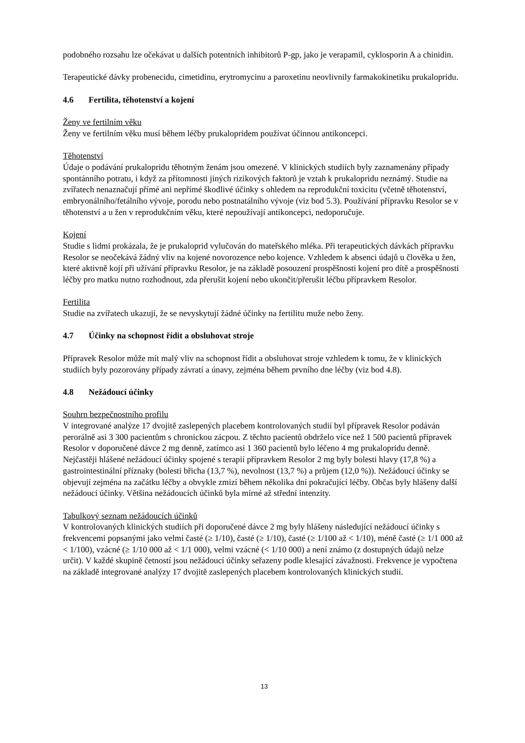podobného rozsahu lze očekávat u dalších potentních inhibitorů P-gp, jako je verapamil, cyklosporin A a chinidin.
Terapeutické dávky probenecidu, cimetidinu, erytromycinu a paroxetinu neovlivnily farmakokinetiku prukalopridu.
4.6 Fertilita, těhotenství a kojení
Ženy ve fertilním věku
Ženy ve fertilním věku musí během léčby prukalopridem používat účinnou antikoncepci.
Těhotenství
Údaje o podávání prukalopridu těhotným ženám jsou omezené. V klinických studiích byly zaznamenány případy spontánního potratu, i když za přítomnosti jiných rizikových faktorů je vztah k prukalopridu neznámý. Studie na zvířatech nenaznačují přímé ani nepřímé škodlivé účinky s ohledem na reprodukční toxicitu (včetně těhotenství, embryonálního/fetálního vývoje, porodu nebo postnatálního vývoje (viz bod 5.3). Používání přípravku Resolor se v těhotenství a u žen v reprodukčním věku, které nepoužívají antikoncepci, nedoporučuje.
Kojení
Studie s lidmi prokázala, že je prukaloprid vylučován do mateřského mléka. Při terapeutických dávkách přípravku Resolor se neočekává žádný vliv na kojené novorozence nebo kojence. Vzhledem k absenci údajů u člověka u žen, které aktivně kojí při užívání přípravku Resolor, je na základě posouzení prospěšnosti kojení pro dítě a prospěšnosti léčby pro matku nutno rozhodnout, zda přerušit kojení nebo ukončit/přerušit léčbu přípravkem Resolor.
Fertilita
Studie na zvířatech ukazují, že se nevyskytují žádné účinky na fertilitu muže nebo ženy.
4.7 Účinky na schopnost řídit a obsluhovat stroje
Přípravek Resolor může mít malý vliv na schopnost řídit a obsluhovat stroje vzhledem k tomu, že v klinických studiích byly pozorovány případy závratí a únavy, zejména během prvního dne léčby (viz bod 4.8).
4.8 Nežádoucí účinky
Souhrn bezpečnostního profilu
V integrované analýze 17 dvojitě zaslepených placebem kontrolovaných studií byl přípravek Resolor podáván perorálně asi 3 300 pacientům s chronickou zácpou. Z těchto pacientů obdrželo více než 1 500 pacientů přípravek Resolor v doporučené dávce 2 mg denně, zatímco asi 1 360 pacientů bylo léčeno 4 mg prukalopridu denně. Nejčastěji hlášené nežádoucí účinky spojené s terapií přípravkem Resolor 2 mg byly bolesti hlavy (17,8 %) a gastrointestinální příznaky (bolesti břicha (13,7 %), nevolnost (13,7 %) a průjem (12,0 %)). Nežádoucí účinky se objevují zejména na začátku léčby a obvykle zmizí během několika dní pokračující léčby. Občas byly hlášeny další nežádoucí účinky. Většina nežádoucích účinků byla mírné až střední intenzity.
Tabulkový seznam nežádoucích účinků
V kontrolovaných klinických studiích při doporučené dávce 2 mg byly hlášeny následující nežádoucí účinky s frekvencemi popsanými jako velmi časté (≥ 1/10), časté (≥ 1/10), časté (≥ 1/100 až < 1/10), méně časté (≥ 1/1 000 až < 1/100), vzácné (≥ 1/10 000 až < 1/1 000), velmi vzácné (< 1/10 000) a není známo (z dostupných údajů nelze určit). V každé skupině četností jsou nežádoucí účinky seřazeny podle klesající závažnosti. Frekvence je vypočtena na základě integrované analýzy 17 dvojitě zaslepených placebem kontrolovaných klinických studií.
13